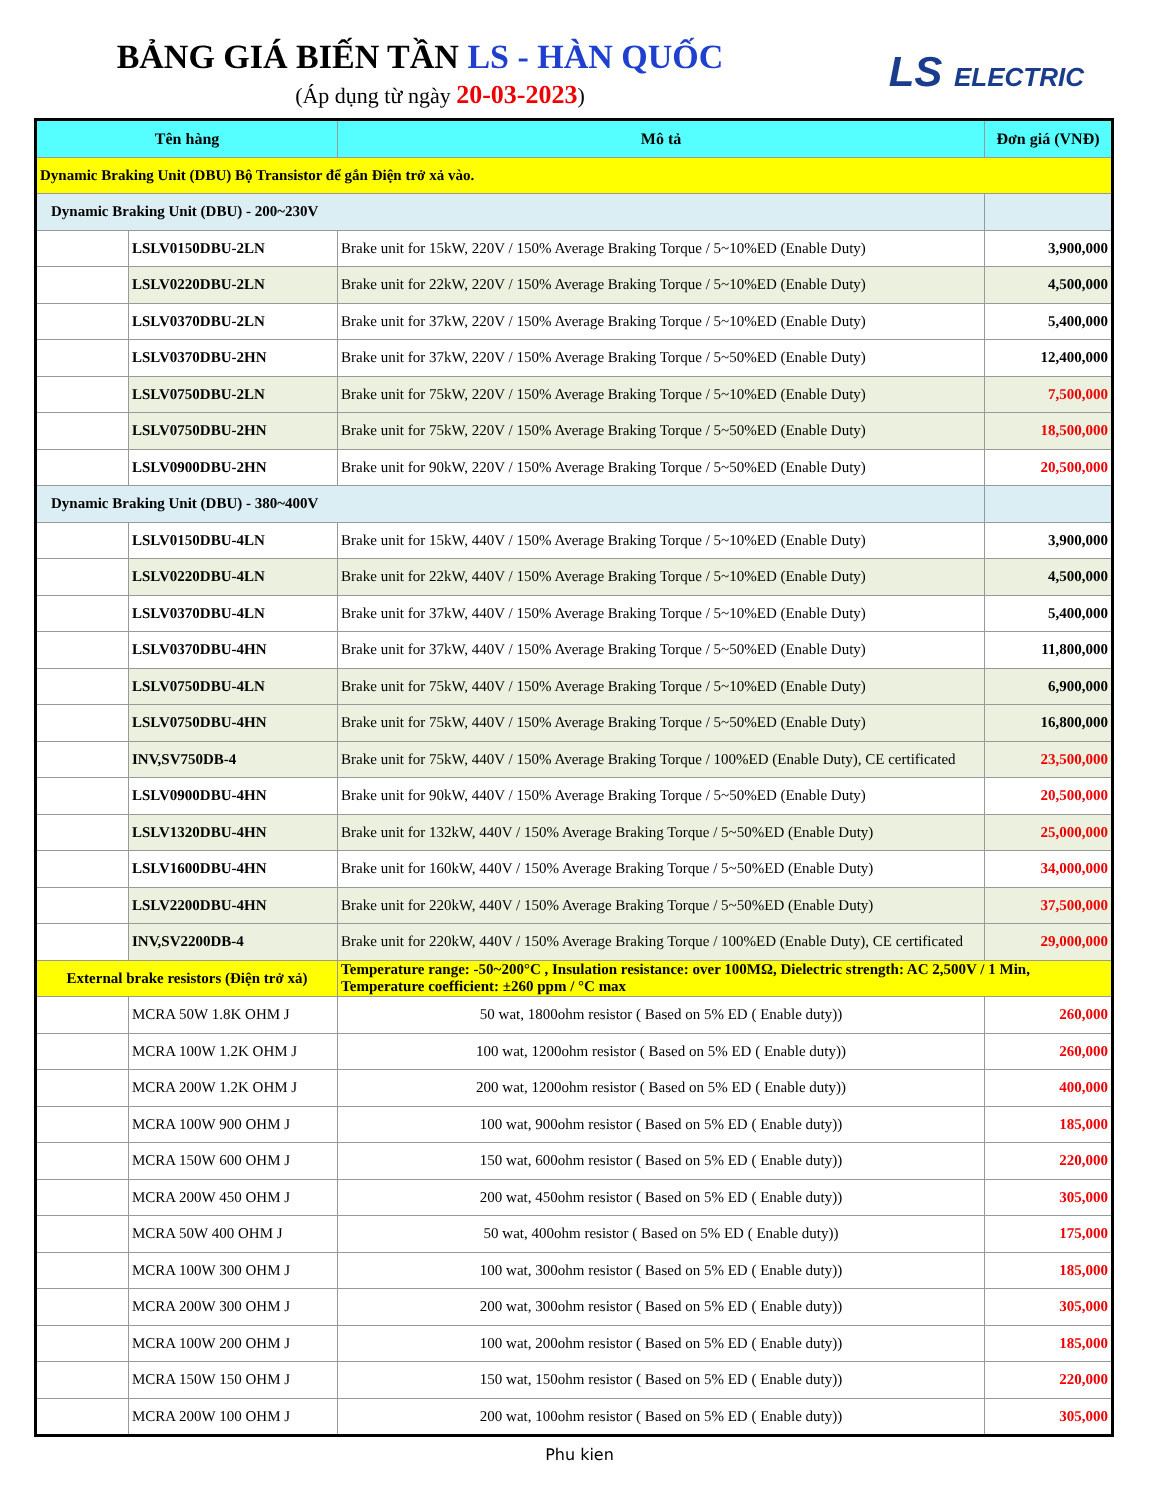BẢNG GIÁ BIẾN TẦN LS - HÀN QUỐC
(Áp dụng từ ngày 20-03-2023)
LS ELECTRIC
| Tên hàng | | Mô tả | Đơn giá (VNĐ) |
| --- | --- | --- | --- |
| Dynamic Braking Unit (DBU) Bộ Transistor để gắn Điện trở xả vào. | | | |
| Dynamic Braking Unit (DBU) - 200~230V | | | |
| | LSLV0150DBU-2LN | Brake unit for 15kW, 220V / 150% Average Braking Torque / 5~10%ED (Enable Duty) | 3,900,000 |
| | LSLV0220DBU-2LN | Brake unit for 22kW, 220V / 150% Average Braking Torque / 5~10%ED (Enable Duty) | 4,500,000 |
| | LSLV0370DBU-2LN | Brake unit for 37kW, 220V / 150% Average Braking Torque / 5~10%ED (Enable Duty) | 5,400,000 |
| | LSLV0370DBU-2HN | Brake unit for 37kW, 220V / 150% Average Braking Torque / 5~50%ED (Enable Duty) | 12,400,000 |
| | LSLV0750DBU-2LN | Brake unit for 75kW, 220V / 150% Average Braking Torque / 5~10%ED (Enable Duty) | 7,500,000 |
| | LSLV0750DBU-2HN | Brake unit for 75kW, 220V / 150% Average Braking Torque / 5~50%ED (Enable Duty) | 18,500,000 |
| | LSLV0900DBU-2HN | Brake unit for 90kW, 220V / 150% Average Braking Torque / 5~50%ED (Enable Duty) | 20,500,000 |
| Dynamic Braking Unit (DBU) - 380~400V | | | |
| | LSLV0150DBU-4LN | Brake unit for 15kW, 440V / 150% Average Braking Torque / 5~10%ED (Enable Duty) | 3,900,000 |
| | LSLV0220DBU-4LN | Brake unit for 22kW, 440V / 150% Average Braking Torque / 5~10%ED (Enable Duty) | 4,500,000 |
| | LSLV0370DBU-4LN | Brake unit for 37kW, 440V / 150% Average Braking Torque / 5~10%ED (Enable Duty) | 5,400,000 |
| | LSLV0370DBU-4HN | Brake unit for 37kW, 440V / 150% Average Braking Torque / 5~50%ED (Enable Duty) | 11,800,000 |
| | LSLV0750DBU-4LN | Brake unit for 75kW, 440V / 150% Average Braking Torque / 5~10%ED (Enable Duty) | 6,900,000 |
| | LSLV0750DBU-4HN | Brake unit for 75kW, 440V / 150% Average Braking Torque / 5~50%ED (Enable Duty) | 16,800,000 |
| | INV,SV750DB-4 | Brake unit for 75kW, 440V / 150% Average Braking Torque / 100%ED (Enable Duty), CE certificated | 23,500,000 |
| | LSLV0900DBU-4HN | Brake unit for 90kW, 440V / 150% Average Braking Torque / 5~50%ED (Enable Duty) | 20,500,000 |
| | LSLV1320DBU-4HN | Brake unit for 132kW, 440V / 150% Average Braking Torque / 5~50%ED (Enable Duty) | 25,000,000 |
| | LSLV1600DBU-4HN | Brake unit for 160kW, 440V / 150% Average Braking Torque / 5~50%ED (Enable Duty) | 34,000,000 |
| | LSLV2200DBU-4HN | Brake unit for 220kW, 440V / 150% Average Braking Torque / 5~50%ED (Enable Duty) | 37,500,000 |
| | INV,SV2200DB-4 | Brake unit for 220kW, 440V / 150% Average Braking Torque / 100%ED (Enable Duty), CE certificated | 29,000,000 |
| External brake resistors (Điện trở xả) | | Temperature range: -50~200°C , Insulation resistance: over 100MΩ, Dielectric strength: AC 2,500V / 1 Min, Temperature coefficient: ±260 ppm / °C max | |
| | MCRA 50W 1.8K OHM J | 50 wat, 1800ohm resistor ( Based on 5% ED ( Enable duty)) | 260,000 |
| | MCRA 100W 1.2K OHM J | 100 wat, 1200ohm resistor ( Based on 5% ED ( Enable duty)) | 260,000 |
| | MCRA 200W 1.2K OHM J | 200 wat, 1200ohm resistor ( Based on 5% ED ( Enable duty)) | 400,000 |
| | MCRA 100W 900 OHM J | 100 wat, 900ohm resistor ( Based on 5% ED ( Enable duty)) | 185,000 |
| | MCRA 150W 600 OHM J | 150 wat, 600ohm resistor ( Based on 5% ED ( Enable duty)) | 220,000 |
| | MCRA 200W 450 OHM J | 200 wat, 450ohm resistor ( Based on 5% ED ( Enable duty)) | 305,000 |
| | MCRA 50W 400 OHM J | 50 wat, 400ohm resistor ( Based on 5% ED ( Enable duty)) | 175,000 |
| | MCRA 100W 300 OHM J | 100 wat, 300ohm resistor ( Based on 5% ED ( Enable duty)) | 185,000 |
| | MCRA 200W 300 OHM J | 200 wat, 300ohm resistor ( Based on 5% ED ( Enable duty)) | 305,000 |
| | MCRA 100W 200 OHM J | 100 wat, 200ohm resistor ( Based on 5% ED ( Enable duty)) | 185,000 |
| | MCRA 150W 150 OHM J | 150 wat, 150ohm resistor ( Based on 5% ED ( Enable duty)) | 220,000 |
| | MCRA 200W 100 OHM J | 200 wat, 100ohm resistor ( Based on 5% ED ( Enable duty)) | 305,000 |
Phu kien